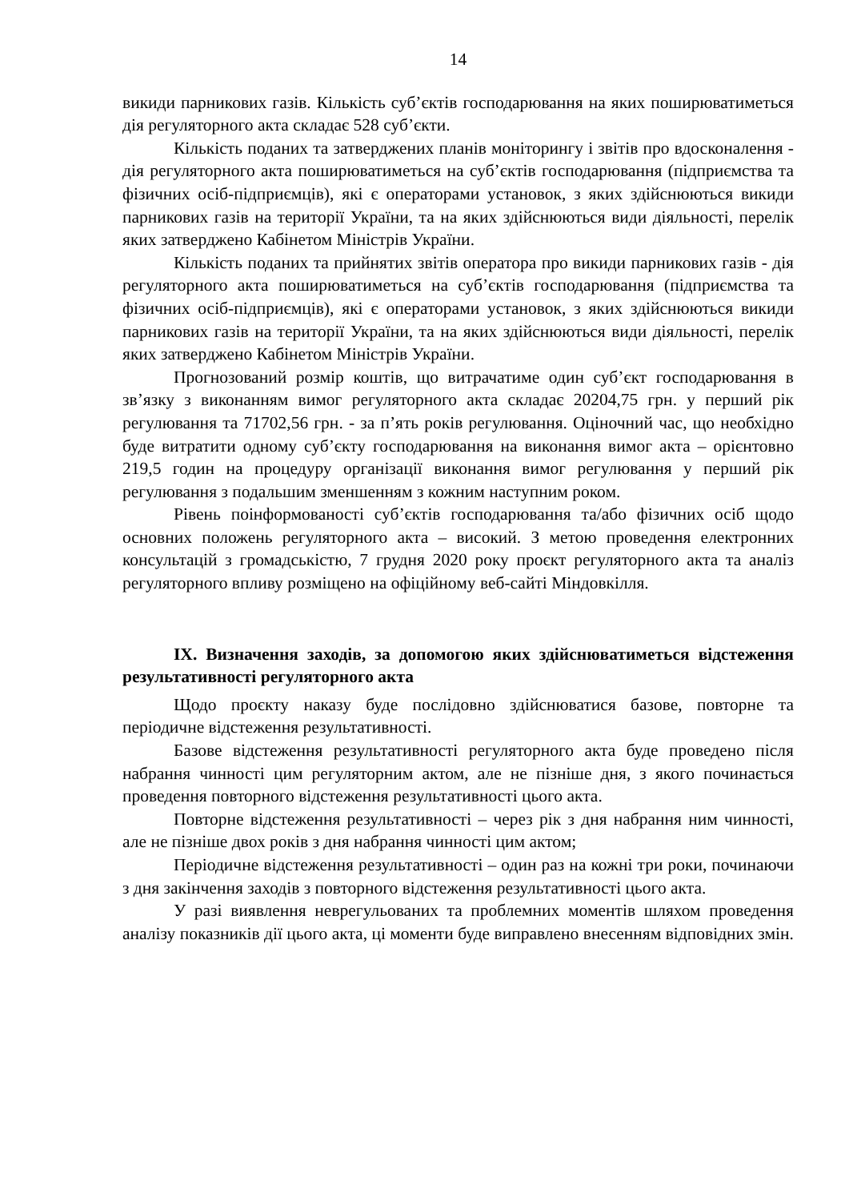14
викиди парникових газів. Кількість суб’єктів господарювання на яких поширюватиметься дія регуляторного акта складає 528 суб’єкти.
Кількість поданих та затверджених планів моніторингу і звітів про вдосконалення - дія регуляторного акта поширюватиметься на суб’єктів господарювання (підприємства та фізичних осіб-підприємців), які є операторами установок, з яких здійснюються викиди парникових газів на території України, та на яких здійснюються види діяльності, перелік яких затверджено Кабінетом Міністрів України.
Кількість поданих та прийнятих звітів оператора про викиди парникових газів - дія регуляторного акта поширюватиметься на суб’єктів господарювання (підприємства та фізичних осіб-підприємців), які є операторами установок, з яких здійснюються викиди парникових газів на території України, та на яких здійснюються види діяльності, перелік яких затверджено Кабінетом Міністрів України.
Прогнозований розмір коштів, що витрачатиме один суб’єкт господарювання в зв’язку з виконанням вимог регуляторного акта складає 20204,75 грн. у перший рік регулювання та 71702,56 грн. - за п’ять років регулювання. Оціночний час, що необхідно буде витратити одному суб’єкту господарювання на виконання вимог акта – орієнтовно 219,5 годин на процедуру організації виконання вимог регулювання у перший рік регулювання з подальшим зменшенням з кожним наступним роком.
Рівень поінформованості суб’єктів господарювання та/або фізичних осіб щодо основних положень регуляторного акта – високий. З метою проведення електронних консультацій з громадськістю, 7 грудня 2020 року проєкт регуляторного акта та аналіз регуляторного впливу розміщено на офіційному веб-сайті Міндовкілля.
IX. Визначення заходів, за допомогою яких здійснюватиметься відстеження результативності регуляторного акта
Щодо проєкту наказу буде послідовно здійснюватися базове, повторне та періодичне відстеження результативності.
Базове відстеження результативності регуляторного акта буде проведено після набрання чинності цим регуляторним актом, але не пізніше дня, з якого починається проведення повторного відстеження результативності цього акта.
Повторне відстеження результативності – через рік з дня набрання ним чинності, але не пізніше двох років з дня набрання чинності цим актом;
Періодичне відстеження результативності – один раз на кожні три роки, починаючи з дня закінчення заходів з повторного відстеження результативності цього акта.
У разі виявлення неврегульованих та проблемних моментів шляхом проведення аналізу показників дії цього акта, ці моменти буде виправлено внесенням відповідних змін.